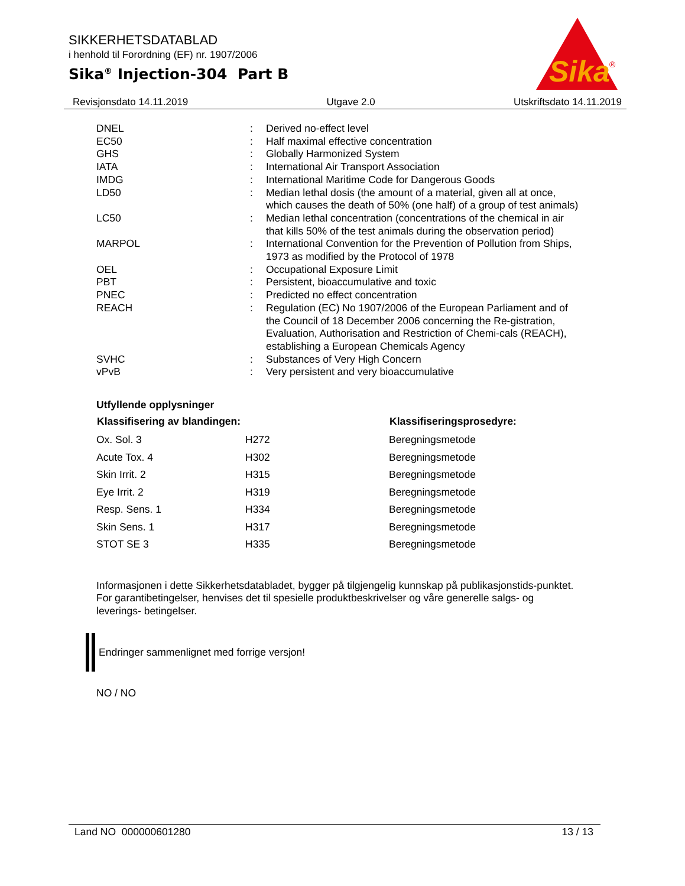SIKKERHETSDATABLAD
i henhold til Forordning (EF) nr. 1907/2006
Sika<sup>®</sup> Injection-304 Part B
Sika
®
Revisjonsdato 14.11.2019 Utgave 2.0 Utskriftsdato 14.11.2019
| DNEL | : | Derived no-effect level |
| EC50 | : | Half maximal effective concentration |
| GHS | : | Globally Harmonized System |
| IATA | : | International Air Transport Association |
| IMDG | : | International Maritime Code for Dangerous Goods |
| LD50 | : | Median lethal dosis (the amount of a material, given all at once, which causes the death of 50% (one half) of a group of test animals) |
| LC50 | : | Median lethal concentration (concentrations of the chemical in air that kills 50% of the test animals during the observation period) |
| MARPOL | : | International Convention for the Prevention of Pollution from Ships, 1973 as modified by the Protocol of 1978 |
| OEL | : | Occupational Exposure Limit |
| PBT | : | Persistent, bioaccumulative and toxic |
| PNEC | : | Predicted no effect concentration |
| REACH | : | Regulation (EC) No 1907/2006 of the European Parliament and of the Council of 18 December 2006 concerning the Re-gistration, Evaluation, Authorisation and Restriction of Chemi-cals (REACH), establishing a European Chemicals Agency |
| SVHC | : | Substances of Very High Concern |
| vPvB | : | Very persistent and very bioaccumulative |
Utfyllende opplysninger
| Klassifisering av blandingen: | | Klassifiseringsprosedyre: |
| --- | --- | --- |
| Ox. Sol. 3 | H272 | Beregningsmetode |
| Acute Tox. 4 | H302 | Beregningsmetode |
| Skin Irrit. 2 | H315 | Beregningsmetode |
| Eye Irrit. 2 | H319 | Beregningsmetode |
| Resp. Sens. 1 | H334 | Beregningsmetode |
| Skin Sens. 1 | H317 | Beregningsmetode |
| STOT SE 3 | H335 | Beregningsmetode |
Informasjonen i dette Sikkerhetsdatabladet, bygger på tilgjengelig kunnskap på publikasjonstids-punktet. For garantibetingelser, henvises det til spesielle produktbeskrivelser og våre generelle salgs- og leverings- betingelser.
Endringer sammenlignet med forrige versjon!
NO / NO
Land NO 000000601280 13 / 13